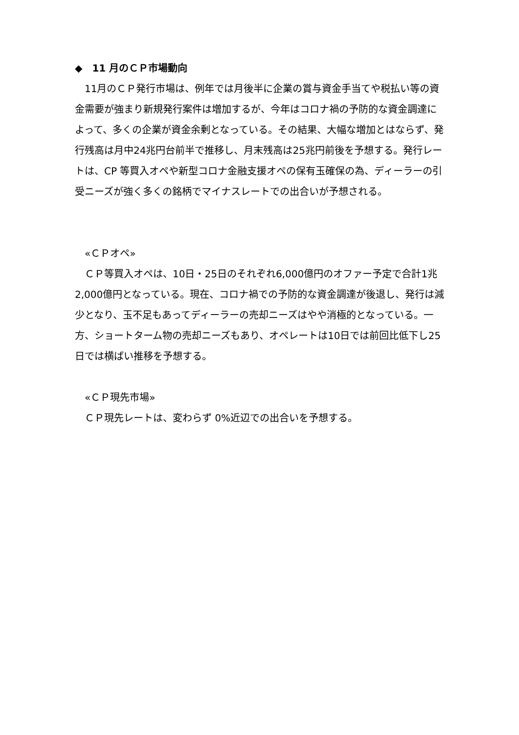◆　11 月のＣＰ市場動向
　11月のＣＰ発行市場は、例年では月後半に企業の賞与資金手当てや税払い等の資金需要が強まり新規発行案件は増加するが、今年はコロナ禍の予防的な資金調達によって、多くの企業が資金余剰となっている。その結果、大幅な増加とはならず、発行残高は月中24兆円台前半で推移し、月末残高は25兆円前後を予想する。発行レートは、CP 等買入オペや新型コロナ金融支援オペの保有玉確保の為、ディーラーの引受ニーズが強く多くの銘柄でマイナスレートでの出合いが予想される。
　«ＣＰオペ»
　ＣＰ等買入オペは、10日・25日のそれぞれ6,000億円のオファー予定で合計1兆2,000億円となっている。現在、コロナ禍での予防的な資金調達が後退し、発行は減少となり、玉不足もあってディーラーの売却ニーズはやや消極的となっている。一方、ショートターム物の売却ニーズもあり、オペレートは10日では前回比低下し25日では横ばい推移を予想する。
　«ＣＰ現先市場»
　ＣＰ現先レートは、変わらず 0%近辺での出合いを予想する。